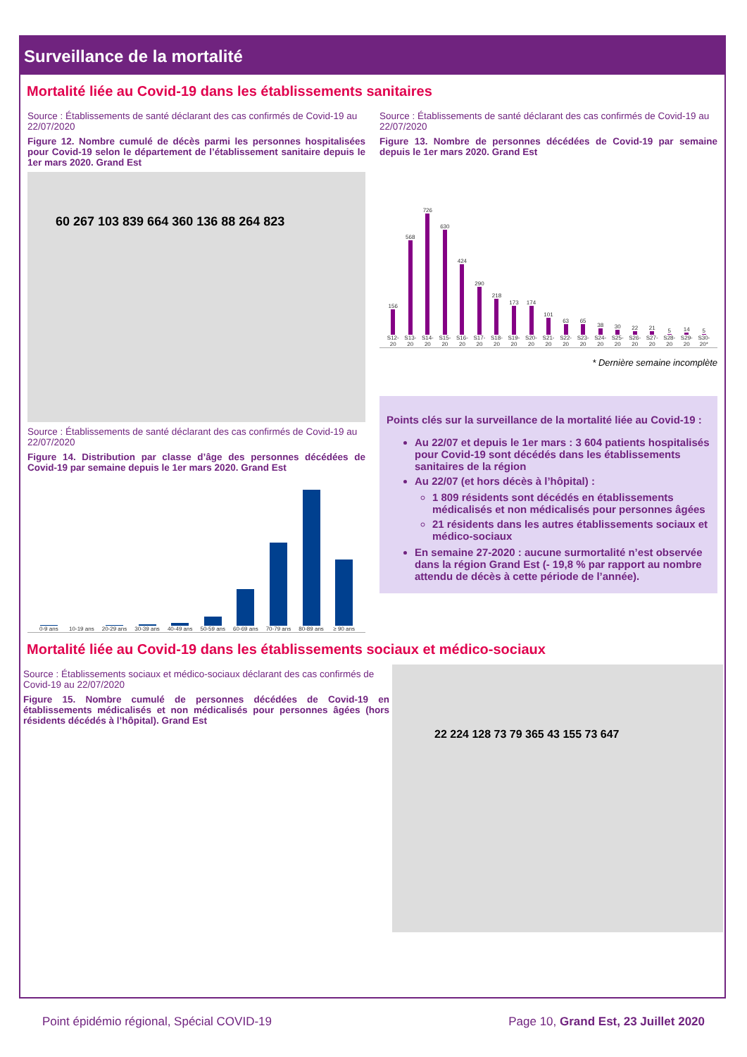Surveillance de la mortalité
Mortalité liée au Covid-19 dans les établissements sanitaires
Source : Établissements de santé déclarant des cas confirmés de Covid-19 au 22/07/2020
Figure 12. Nombre cumulé de décès parmi les personnes hospitalisées pour Covid-19 selon le département de l’établissement sanitaire depuis le 1er mars 2020. Grand Est
60 267 103 839 664 360 136 88 264 823
Source : Établissements de santé déclarant des cas confirmés de Covid-19 au 22/07/2020
Figure 14. Distribution par classe d’âge des personnes décédées de Covid-19 par semaine depuis le 1er mars 2020. Grand Est
0-9 ans
10-19 ans
20-29 ans
30-39 ans
40-49 ans
50-59 ans
60-69 ans
70-79 ans
80-89 ans
≥ 90 ans
Source : Établissements de santé déclarant des cas confirmés de Covid-19 au 22/07/2020
Figure 13. Nombre de personnes décédées de Covid-19 par semaine depuis le 1er mars 2020. Grand Est
156 S12-20
568 S13-20
726 S14-20
630 S15-20
424 S16-20
290 S17-20
218 S18-20
173 S19-20
174 S20-20
101 S21-20
63 S22-20
65 S23-20
38 S24-20
30 S25-20
22 S26-20
21 S27-20
5 S28-20
14 S29-20
5 S30-20*
* Dernière semaine incomplète
Points clés sur la surveillance de la mortalité liée au Covid-19 :
Au 22/07 et depuis le 1er mars : 3 604 patients hospitalisés pour Covid-19 sont décédés dans les établissements sanitaires de la région
Au 22/07 (et hors décès à l’hôpital) :
1 809 résidents sont décédés en établissements médicalisés et non médicalisés pour personnes âgées
21 résidents dans les autres établissements sociaux et médico-sociaux
En semaine 27-2020 : aucune surmortalité n’est observée dans la région Grand Est (- 19,8 % par rapport au nombre attendu de décès à cette période de l’année).
Mortalité liée au Covid-19 dans les établissements sociaux et médico-sociaux
Source : Établissements sociaux et médico-sociaux déclarant des cas confirmés de Covid-19 au 22/07/2020
Figure 15. Nombre cumulé de personnes décédées de Covid-19 en établissements médicalisés et non médicalisés pour personnes âgées (hors résidents décédés à l’hôpital). Grand Est
22 224 128 73 79 365 43 155 73 647
Point épidémio régional, Spécial COVID-19 Page 10, Grand Est, 23 Juillet 2020